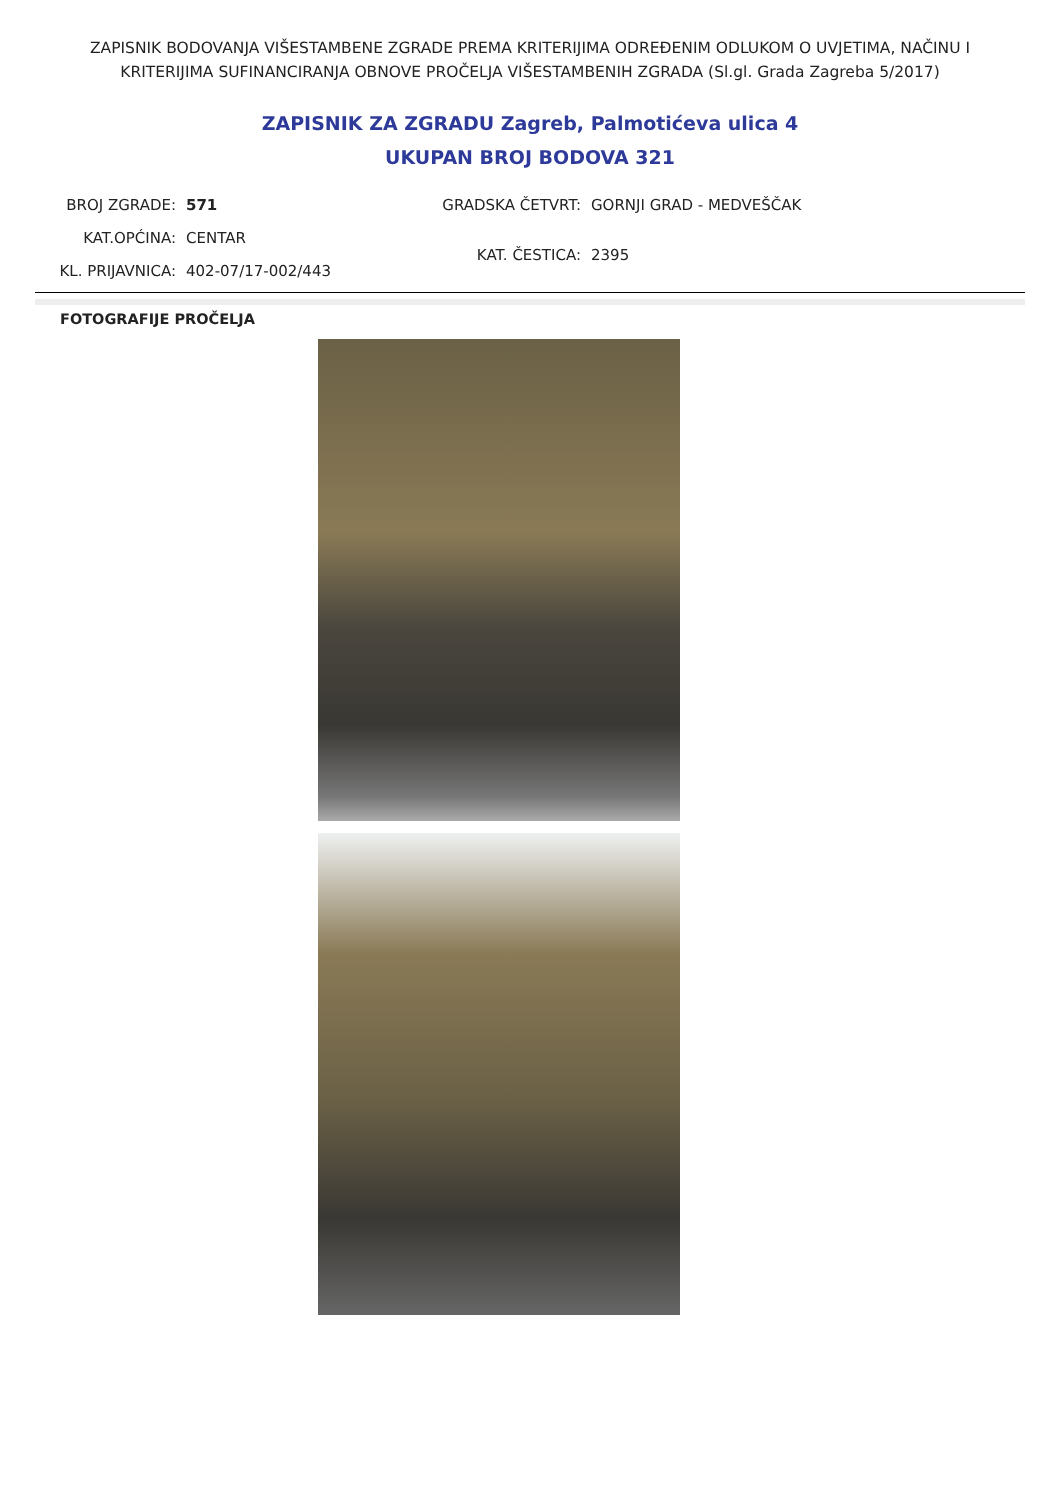ZAPISNIK BODOVANJA VIŠESTAMBENE ZGRADE PREMA KRITERIJIMA ODREĐENIM ODLUKOM O UVJETIMA, NAČINU I KRITERIJIMA SUFINANCIRANJA OBNOVE PROČELJA VIŠESTAMBENIH ZGRADA (Sl.gl. Grada Zagreba 5/2017)
ZAPISNIK ZA ZGRADU Zagreb, Palmotićeva ulica 4
UKUPAN BROJ BODOVA 321
BROJ ZGRADE: 571 KAT.OPĆINA: CENTAR KL. PRIJAVNICA: 402-07/17-002/443
GRADSKA ČETVRT: GORNJI GRAD - MEDVEŠČAK KAT. ČESTICA: 2395
FOTOGRAFIJE PROČELJA